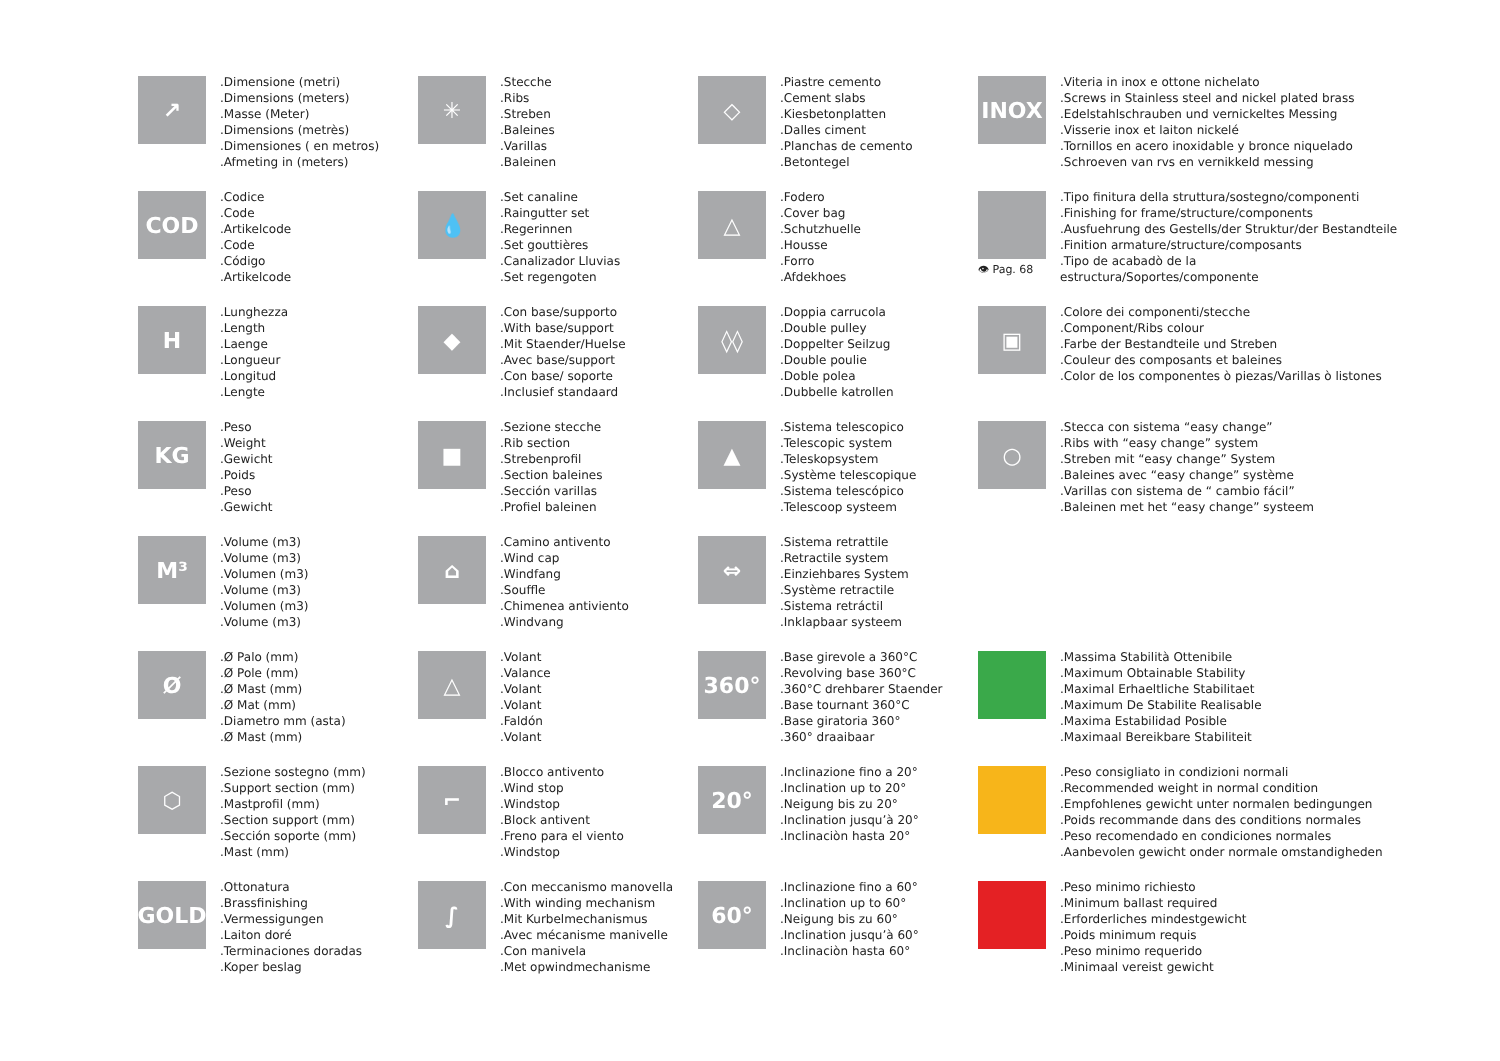↗
.Dimensione (metri)
.Dimensions (meters)
.Masse (Meter)
.Dimensions (metrès)
.Dimensiones ( en metros)
.Afmeting in (meters)
✳
.Stecche
.Ribs
.Streben
.Baleines
.Varillas
.Baleinen
◇
.Piastre cemento
.Cement slabs
.Kiesbetonplatten
.Dalles ciment
.Planchas de cemento
.Betontegel
INOX
.Viteria in inox e ottone nichelato
.Screws in Stainless steel and nickel plated brass
.Edelstahlschrauben und vernickeltes Messing
.Visserie inox et laiton nickelé
.Tornillos en acero inoxidable y bronce niquelado
.Schroeven van rvs en vernikkeld messing
COD
.Codice
.Code
.Artikelcode
.Code
.Código
.Artikelcode
💧
.Set canaline
.Raingutter set
.Regerinnen
.Set gouttières
.Canalizador Lluvias
.Set regengoten
△
.Fodero
.Cover bag
.Schutzhuelle
.Housse
.Forro
.Afdekhoes
👁 Pag. 68
.Tipo finitura della struttura/sostegno/componenti
.Finishing for frame/structure/components
.Ausfuehrung des Gestells/der Struktur/der Bestandteile
.Finition armature/structure/composants
.Tipo de acabadò de la estructura/Soportes/componente
H
.Lunghezza
.Length
.Laenge
.Longueur
.Longitud
.Lengte
◆
.Con base/supporto
.With base/support
.Mit Staender/Huelse
.Avec base/support
.Con base/ soporte
.Inclusief standaard
◊◊
.Doppia carrucola
.Double pulley
.Doppelter Seilzug
.Double poulie
.Doble polea
.Dubbelle katrollen
▣
.Colore dei componenti/stecche
.Component/Ribs colour
.Farbe der Bestandteile und Streben
.Couleur des composants et baleines
.Color de los componentes ò piezas/Varillas ò listones
KG
.Peso
.Weight
.Gewicht
.Poids
.Peso
.Gewicht
■
.Sezione stecche
.Rib section
.Strebenprofil
.Section baleines
.Sección varillas
.Profiel baleinen
▲
.Sistema telescopico
.Telescopic system
.Teleskopsystem
.Système telescopique
.Sistema telescópico
.Telescoop systeem
○
.Stecca con sistema “easy change”
.Ribs with “easy change” system
.Streben mit “easy change” System
.Baleines avec “easy change” système
.Varillas con sistema de “ cambio fácil”
.Baleinen met het “easy change” systeem
M³
.Volume (m3)
.Volume (m3)
.Volumen (m3)
.Volume (m3)
.Volumen (m3)
.Volume (m3)
⌂
.Camino antivento
.Wind cap
.Windfang
.Souffle
.Chimenea antiviento
.Windvang
⇔
.Sistema retrattile
.Retractile system
.Einziehbares System
.Système retractile
.Sistema retráctil
.Inklapbaar systeem
Ø
.Ø Palo (mm)
.Ø Pole (mm)
.Ø Mast (mm)
.Ø Mat (mm)
.Diametro mm (asta)
.Ø Mast (mm)
△
.Volant
.Valance
.Volant
.Volant
.Faldón
.Volant
360°
.Base girevole a 360°C
.Revolving base 360°C
.360°C drehbarer Staender
.Base tournant 360°C
.Base giratoria 360°
.360° draaibaar
.Massima Stabilità Ottenibile
.Maximum Obtainable Stability
.Maximal Erhaeltliche Stabilitaet
.Maximum De Stabilite Realisable
.Maxima Estabilidad Posible
.Maximaal Bereikbare Stabiliteit
⬡
.Sezione sostegno (mm)
.Support section (mm)
.Mastprofil (mm)
.Section support (mm)
.Sección soporte (mm)
.Mast (mm)
⌐
.Blocco antivento
.Wind stop
.Windstop
.Block antivent
.Freno para el viento
.Windstop
20°
.Inclinazione fino a 20°
.Inclination up to 20°
.Neigung bis zu 20°
.Inclination jusqu’à 20°
.Inclinaciòn hasta 20°
.Peso consigliato in condizioni normali
.Recommended weight in normal condition
.Empfohlenes gewicht unter normalen bedingungen
.Poids recommande dans des conditions normales
.Peso recomendado en condiciones normales
.Aanbevolen gewicht onder normale omstandigheden
GOLD
.Ottonatura
.Brassfinishing
.Vermessigungen
.Laiton doré
.Terminaciones doradas
.Koper beslag
∫
.Con meccanismo manovella
.With winding mechanism
.Mit Kurbelmechanismus
.Avec mécanisme manivelle
.Con manivela
.Met opwindmechanisme
60°
.Inclinazione fino a 60°
.Inclination up to 60°
.Neigung bis zu 60°
.Inclination jusqu’à 60°
.Inclinaciòn hasta 60°
.Peso minimo richiesto
.Minimum ballast required
.Erforderliches mindestgewicht
.Poids minimum requis
.Peso minimo requerido
.Minimaal vereist gewicht